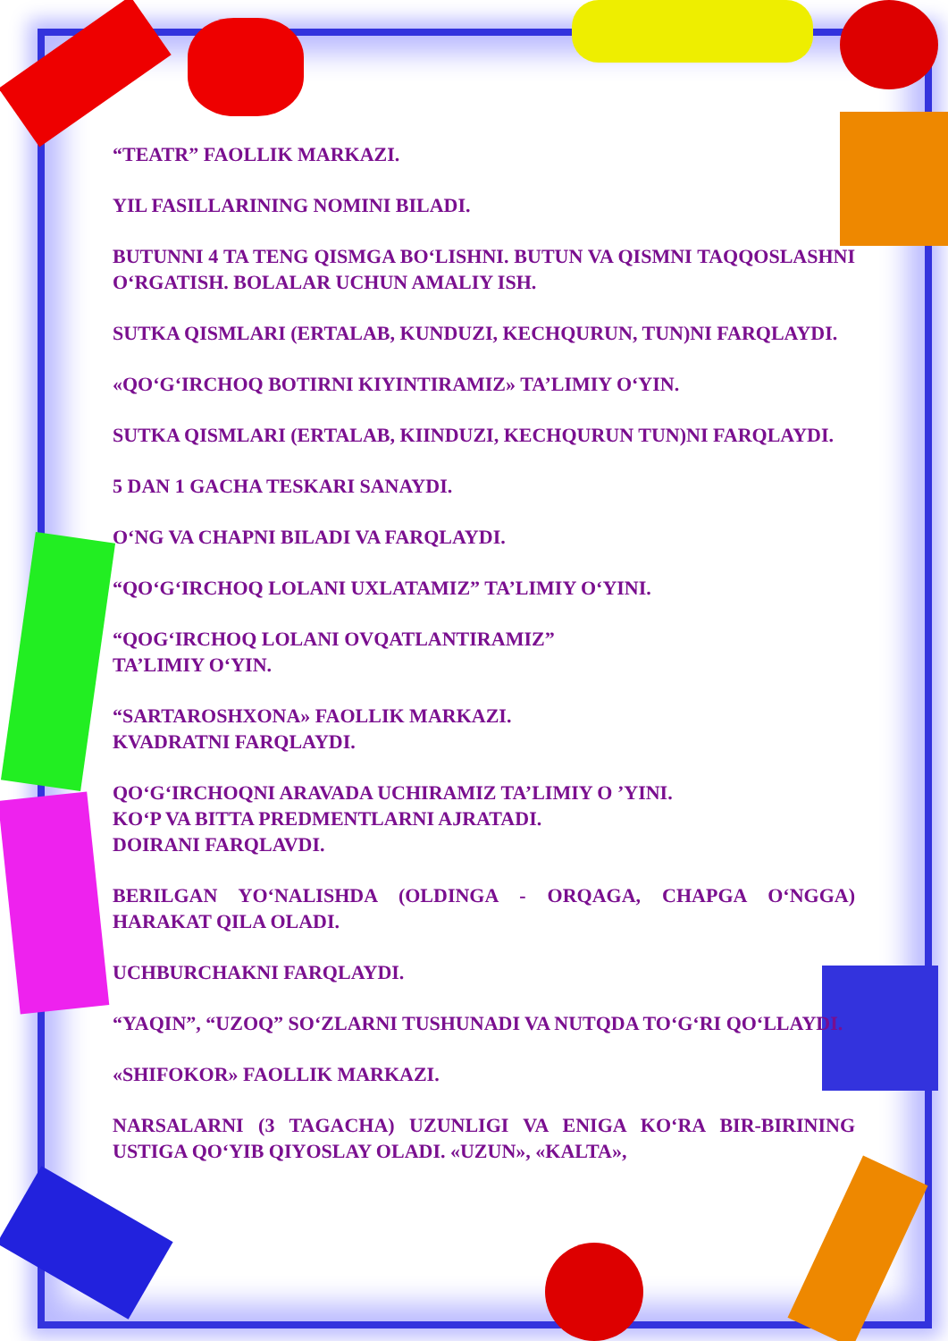“TEATR” FAOLLIK MARKAZI.
YIL FASILLARINING NOMINI BILADI.
BUTUNNI 4 TA TENG QISMGA BO‘LISHNI. BUTUN VA QISMNI TAQQOSLASHNI O‘RGATISH. BOLALAR UCHUN AMALIY ISH.
SUTKA QISMLARI (ERTALAB, KUNDUZI, KECHQURUN, TUN)NI FARQLAYDI.
«QO‘G‘IRCHOQ BOTIRNI KIYINTIRAMIZ» TA’LIMIY O‘YIN.
SUTKA QISMLARI (ERTALAB, KIINDUZI, KECHQURUN TUN)NI FARQLAYDI.
5 DAN 1 GACHA TESKARI SANAYDI.
O‘NG VA CHAPNI BILADI VA FARQLAYDI.
“QO‘G‘IRCHOQ LOLANI UXLATAMIZ” TA’LIMIY O‘YINI.
“QOG‘IRCHOQ LOLANI OVQATLANTIRAMIZ”
TA’LIMIY O‘YIN.
“SARTAROSHXONA» FAOLLIK MARKAZI.
KVADRATNI FARQLAYDI.
QO‘G‘IRCHOQNI ARAVADA UCHIRAMIZ TA’LIMIY O ’YINI.
KO‘P VA BITTA PREDMENTLARNI AJRATADI.
DOIRANI FARQLAVDI.
BERILGAN YO‘NALISHDA (OLDINGA - ORQAGA, CHAPGA O‘NGGA) HARAKAT QILA OLADI.
UCHBURCHAKNI FARQLAYDI.
“YAQIN”, “UZOQ” SO‘ZLARNI TUSHUNADI VA NUTQDA TO‘G‘RI QO‘LLAYDI.
«SHIFOKOR» FAOLLIK MARKAZI.
NARSALARNI (3 TAGACHA) UZUNLIGI VA ENIGA KO‘RA BIR-BIRINING USTIGA QO‘YIB QIYOSLAY OLADI. «UZUN», «KALTA»,